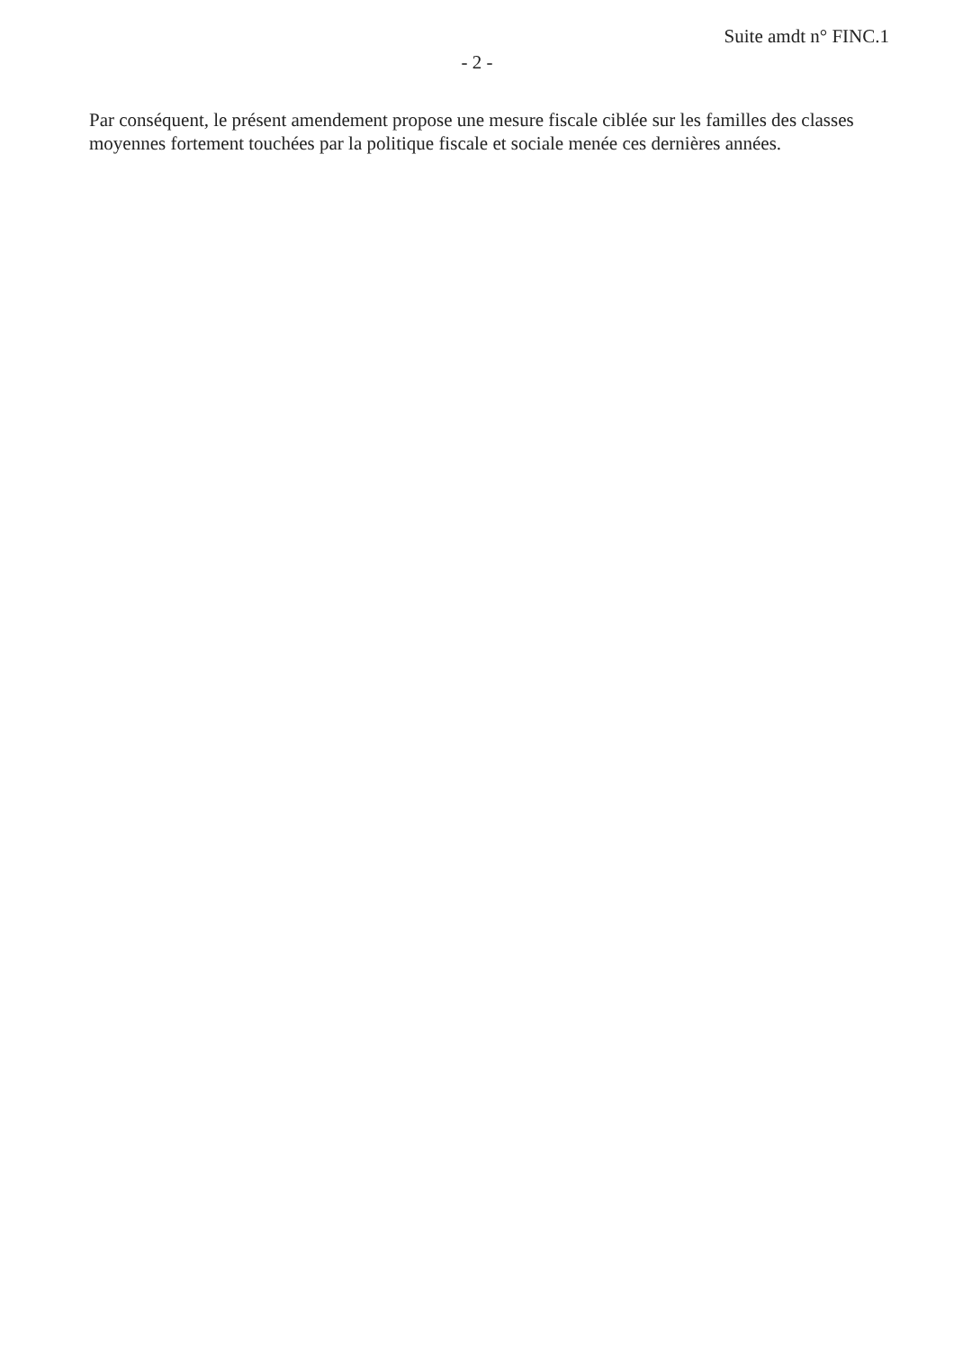Suite amdt n° FINC.1
- 2 -
Par conséquent, le présent amendement propose une mesure fiscale ciblée sur les familles des classes moyennes fortement touchées par la politique fiscale et sociale menée ces dernières années.